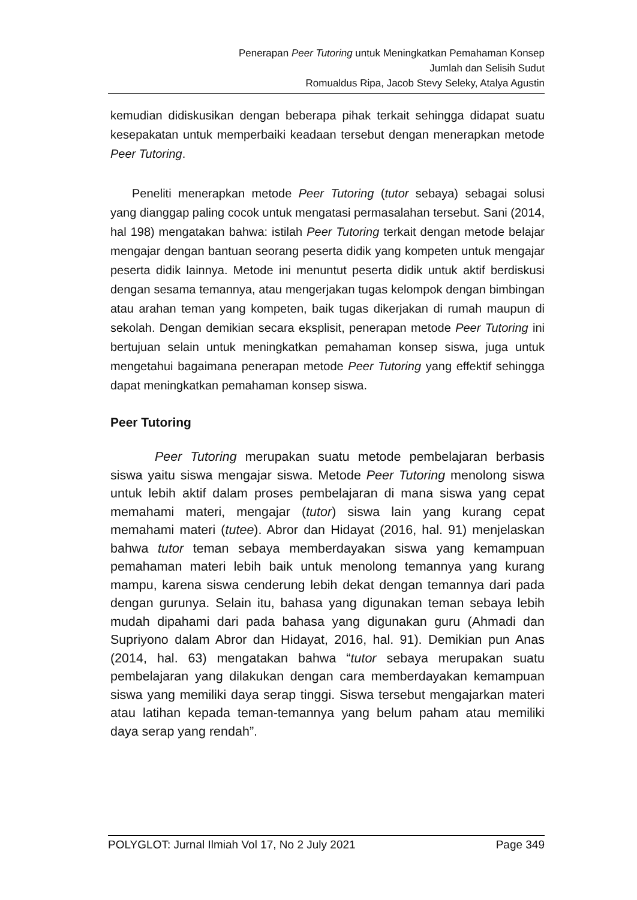Penerapan Peer Tutoring untuk Meningkatkan Pemahaman Konsep
Jumlah dan Selisih Sudut
Romualdus Ripa, Jacob Stevy Seleky, Atalya Agustin
kemudian didiskusikan dengan beberapa pihak terkait sehingga didapat suatu kesepakatan untuk memperbaiki keadaan tersebut dengan menerapkan metode Peer Tutoring.
Peneliti menerapkan metode Peer Tutoring (tutor sebaya) sebagai solusi yang dianggap paling cocok untuk mengatasi permasalahan tersebut. Sani (2014, hal 198) mengatakan bahwa: istilah Peer Tutoring terkait dengan metode belajar mengajar dengan bantuan seorang peserta didik yang kompeten untuk mengajar peserta didik lainnya. Metode ini menuntut peserta didik untuk aktif berdiskusi dengan sesama temannya, atau mengerjakan tugas kelompok dengan bimbingan atau arahan teman yang kompeten, baik tugas dikerjakan di rumah maupun di sekolah. Dengan demikian secara eksplisit, penerapan metode Peer Tutoring ini bertujuan selain untuk meningkatkan pemahaman konsep siswa, juga untuk mengetahui bagaimana penerapan metode Peer Tutoring yang effektif sehingga dapat meningkatkan pemahaman konsep siswa.
Peer Tutoring
Peer Tutoring merupakan suatu metode pembelajaran berbasis siswa yaitu siswa mengajar siswa. Metode Peer Tutoring menolong siswa untuk lebih aktif dalam proses pembelajaran di mana siswa yang cepat memahami materi, mengajar (tutor) siswa lain yang kurang cepat memahami materi (tutee). Abror dan Hidayat (2016, hal. 91) menjelaskan bahwa tutor teman sebaya memberdayakan siswa yang kemampuan pemahaman materi lebih baik untuk menolong temannya yang kurang mampu, karena siswa cenderung lebih dekat dengan temannya dari pada dengan gurunya. Selain itu, bahasa yang digunakan teman sebaya lebih mudah dipahami dari pada bahasa yang digunakan guru (Ahmadi dan Supriyono dalam Abror dan Hidayat, 2016, hal. 91). Demikian pun Anas (2014, hal. 63) mengatakan bahwa “tutor sebaya merupakan suatu pembelajaran yang dilakukan dengan cara memberdayakan kemampuan siswa yang memiliki daya serap tinggi. Siswa tersebut mengajarkan materi atau latihan kepada teman-temannya yang belum paham atau memiliki daya serap yang rendah”.
POLYGLOT: Jurnal Ilmiah Vol 17, No 2 July 2021 Page 349